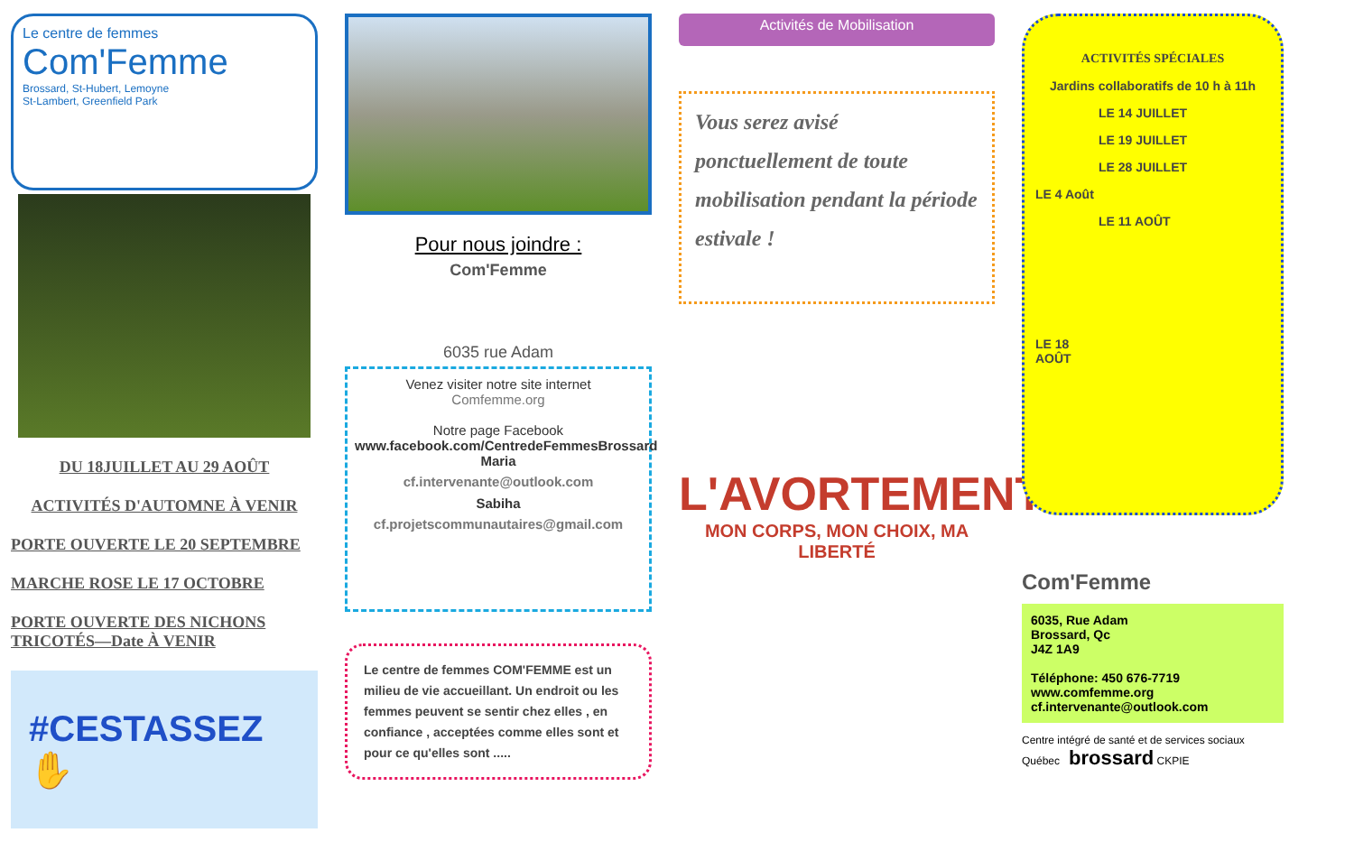Le centre de femmes
Com'Femme
Brossard, St-Hubert, Lemoyne
St-Lambert, Greenfield Park
DU 18JUILLET AU 29 AOÛT
ACTIVITÉS D'AUTOMNE À VENIR
PORTE OUVERTE LE 20 SEPTEMBRE
MARCHE ROSE LE 17 OCTOBRE
PORTE OUVERTE DES NICHONS TRICOTÉS—Date À VENIR
#CESTASSEZ ✋
Pour nous joindre :
Com'Femme
6035 rue Adam
Venez visiter notre site internet
Comfemme.org
Notre page Facebook
www.facebook.com/CentredeFemmesBrossard
Maria
cf.intervenante@outlook.com
Sabiha
cf.projetscommunautaires@gmail.com
Le centre de femmes COM'FEMME est un milieu de vie accueillant. Un endroit ou les femmes peuvent se sentir chez elles , en confiance , acceptées comme elles sont et pour ce qu'elles sont .....
Activités de Mobilisation
Vous serez avisé ponctuellement de toute mobilisation pendant la période estivale !
L'AVORTEMENT
MON CORPS, MON CHOIX, MA LIBERTÉ
ACTIVITÉS SPÉCIALES
Jardins collaboratifs de 10 h à 11h
LE 14 JUILLET
LE 19 JUILLET
LE 28 JUILLET
LE 4 Août
LE 11 AOÛT
LE 18
AOÛT
Com'Femme
6035, Rue Adam
Brossard, Qc
J4Z 1A9
Téléphone: 450 676-7719
www.comfemme.org
cf.intervenante@outlook.com
Centre intégré de santé et de services sociaux Québec brossard CKPIE